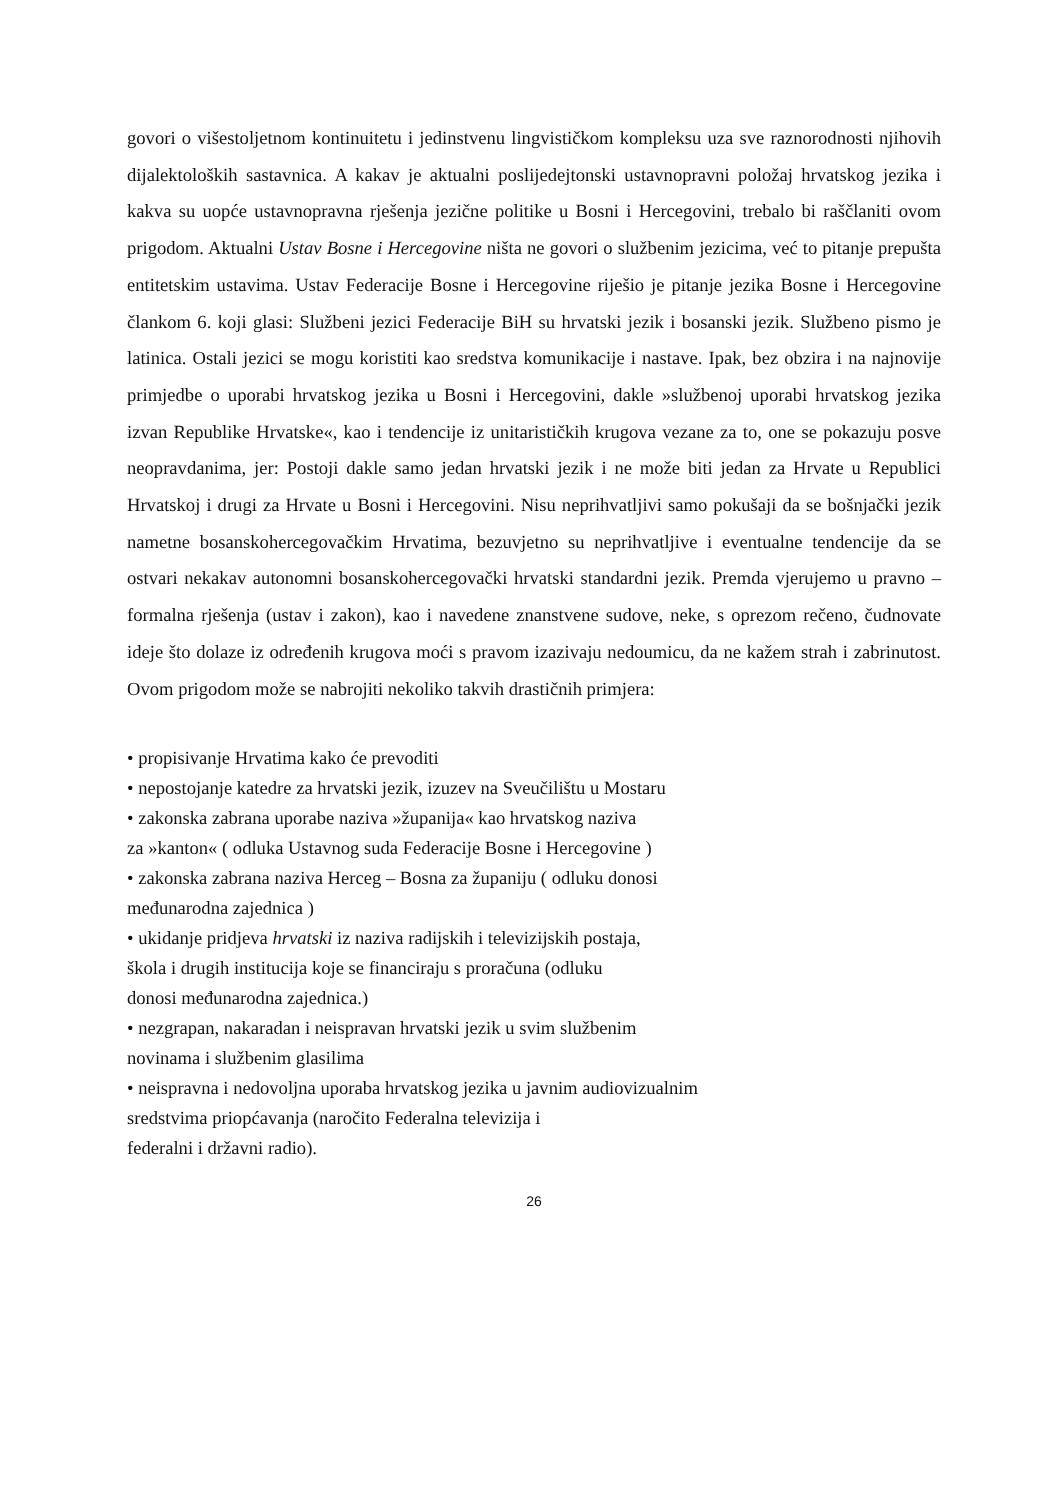govori o višestoljetnom kontinuitetu i jedinstvenu lingvističkom kompleksu uza sve raznorodnosti njihovih dijalektoloških sastavnica. A kakav je aktualni poslijedejtonski ustavnopravni položaj hrvatskog jezika i kakva su uopće ustavnopravna rješenja jezične politike u Bosni i Hercegovini, trebalo bi raščlaniti ovom prigodom. Aktualni Ustav Bosne i Hercegovine ništa ne govori o službenim jezicima, već to pitanje prepušta entitetskim ustavima. Ustav Federacije Bosne i Hercegovine riješio je pitanje jezika Bosne i Hercegovine člankom 6. koji glasi: Službeni jezici Federacije BiH su hrvatski jezik i bosanski jezik. Službeno pismo je latinica. Ostali jezici se mogu koristiti kao sredstva komunikacije i nastave. Ipak, bez obzira i na najnovije primjedbe o uporabi hrvatskog jezika u Bosni i Hercegovini, dakle »službenoj uporabi hrvatskog jezika izvan Republike Hrvatske«, kao i tendencije iz unitarističkih krugova vezane za to, one se pokazuju posve neopravdanima, jer: Postoji dakle samo jedan hrvatski jezik i ne može biti jedan za Hrvate u Republici Hrvatskoj i drugi za Hrvate u Bosni i Hercegovini. Nisu neprihvatljivi samo pokušaji da se bošnjački jezik nametne bosanskohercegovačkim Hrvatima, bezuvjetno su neprihvatljive i eventualne tendencije da se ostvari nekakav autonomni bosanskohercegovački hrvatski standardni jezik. Premda vjerujemo u pravno – formalna rješenja (ustav i zakon), kao i navedene znanstvene sudove, neke, s oprezom rečeno, čudnovate ideje što dolaze iz određenih krugova moći s pravom izazivaju nedoumicu, da ne kažem strah i zabrinutost. Ovom prigodom može se nabrojiti nekoliko takvih drastičnih primjera:
• propisivanje Hrvatima kako će prevoditi
• nepostojanje katedre za hrvatski jezik, izuzev na Sveučilištu u Mostaru
• zakonska zabrana uporabe naziva »županija« kao hrvatskog naziva
za »kanton« ( odluka Ustavnog suda Federacije Bosne i Hercegovine )
• zakonska zabrana naziva Herceg – Bosna za županiju ( odluku donosi
međunarodna zajednica )
• ukidanje pridjeva hrvatski iz naziva radijskih i televizijskih postaja,
škola i drugih institucija koje se financiraju s proračuna (odluku
donosi međunarodna zajednica.)
• nezgrapan, nakaradan i neispravan hrvatski jezik u svim službenim
novinama i službenim glasilima
• neispravna i nedovoljna uporaba hrvatskog jezika u javnim audiovizualnim
sredstvima priopćavanja (naročito Federalna televizija i
federalni i državni radio).
26